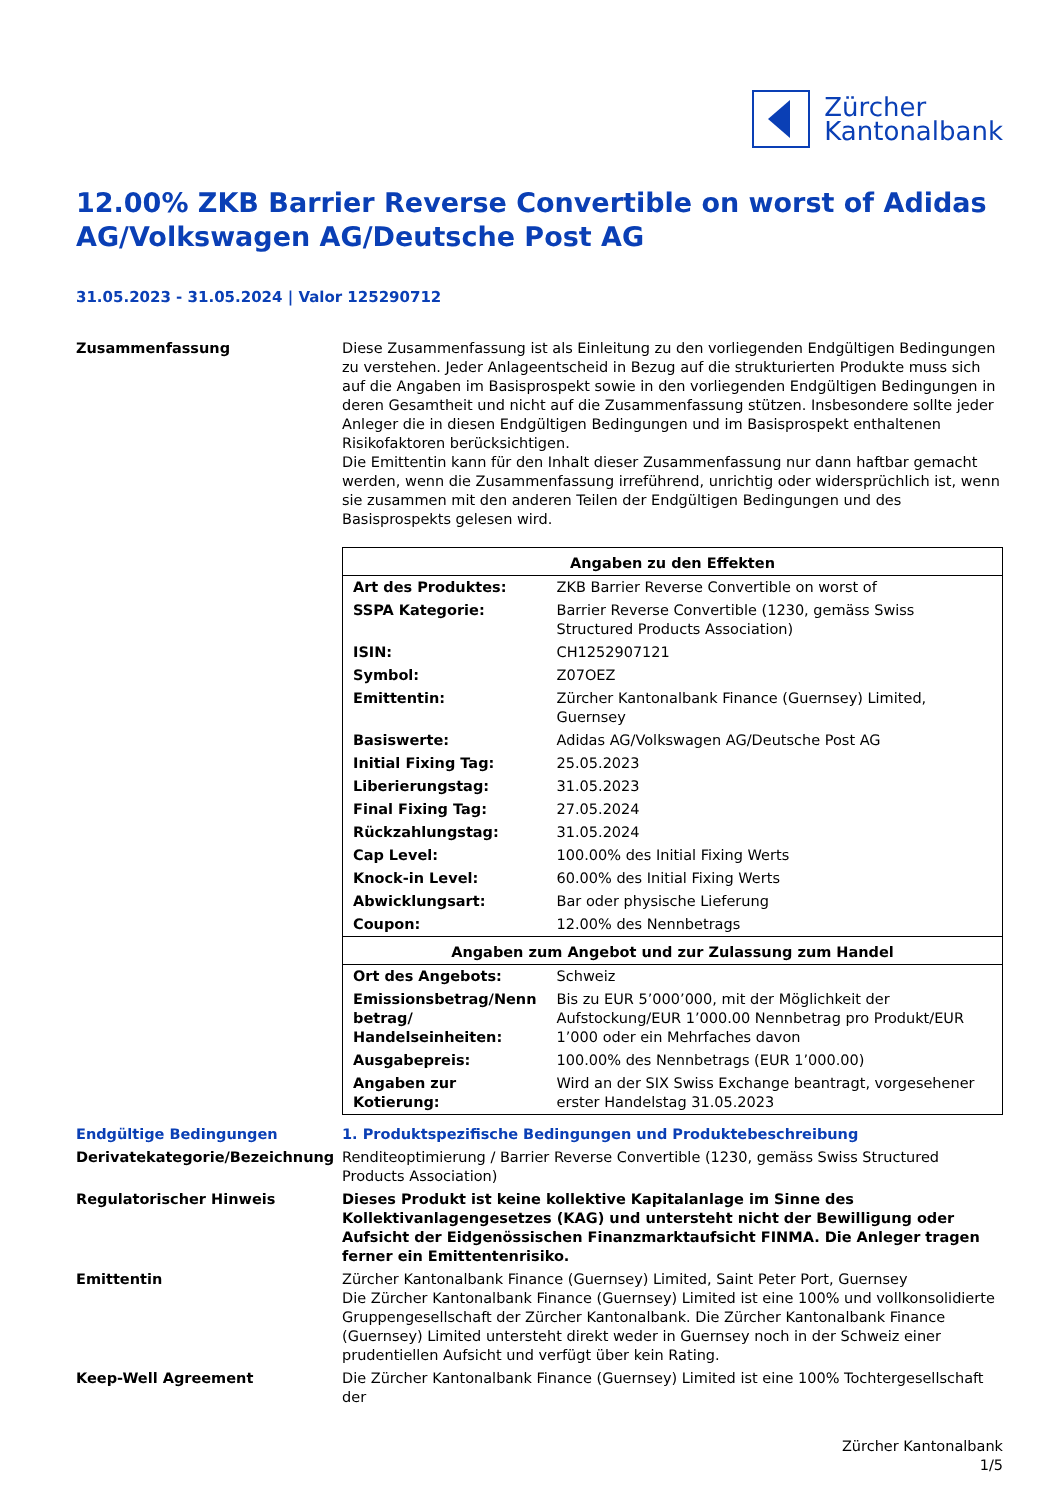Zürcher
Kantonalbank
12.00% ZKB Barrier Reverse Convertible on worst of Adidas AG/Volkswagen AG/Deutsche Post AG
31.05.2023 - 31.05.2024 | Valor 125290712
Zusammenfassung Diese Zusammenfassung ist als Einleitung zu den vorliegenden Endgültigen Bedingungen zu verstehen. Jeder Anlageentscheid in Bezug auf die strukturierten Produkte muss sich auf die Angaben im Basisprospekt sowie in den vorliegenden Endgültigen Bedingungen in deren Gesamtheit und nicht auf die Zusammenfassung stützen. Insbesondere sollte jeder Anleger die in diesen Endgültigen Bedingungen und im Basisprospekt enthaltenen Risikofaktoren berücksichtigen.
Die Emittentin kann für den Inhalt dieser Zusammenfassung nur dann haftbar gemacht werden, wenn die Zusammenfassung irreführend, unrichtig oder widersprüchlich ist, wenn sie zusammen mit den anderen Teilen der Endgültigen Bedingungen und des Basisprospekts gelesen wird.
| Angaben zu den Effekten | |
| --- | --- |
| Art des Produktes: | ZKB Barrier Reverse Convertible on worst of |
| SSPA Kategorie: | Barrier Reverse Convertible (1230, gemäss Swiss Structured Products Association) |
| ISIN: | CH1252907121 |
| Symbol: | Z07OEZ |
| Emittentin: | Zürcher Kantonalbank Finance (Guernsey) Limited, Guernsey |
| Basiswerte: | Adidas AG/Volkswagen AG/Deutsche Post AG |
| Initial Fixing Tag: | 25.05.2023 |
| Liberierungstag: | 31.05.2023 |
| Final Fixing Tag: | 27.05.2024 |
| Rückzahlungstag: | 31.05.2024 |
| Cap Level: | 100.00% des Initial Fixing Werts |
| Knock-in Level: | 60.00% des Initial Fixing Werts |
| Abwicklungsart: | Bar oder physische Lieferung |
| Coupon: | 12.00% des Nennbetrags |
| Angaben zum Angebot und zur Zulassung zum Handel | |
| Ort des Angebots: | Schweiz |
| Emissionsbetrag/Nenn betrag/ Handelseinheiten: | Bis zu EUR 5’000’000, mit der Möglichkeit der Aufstockung/EUR 1’000.00 Nennbetrag pro Produkt/EUR 1’000 oder ein Mehrfaches davon |
| Ausgabepreis: | 100.00% des Nennbetrags (EUR 1’000.00) |
| Angaben zur Kotierung: | Wird an der SIX Swiss Exchange beantragt, vorgesehener erster Handelstag 31.05.2023 |
Endgültige Bedingungen 1. Produktspezifische Bedingungen und Produktebeschreibung
Derivatekategorie/Bezeichnung Renditeoptimierung / Barrier Reverse Convertible (1230, gemäss Swiss Structured Products Association)
Regulatorischer Hinweis Dieses Produkt ist keine kollektive Kapitalanlage im Sinne des Kollektivanlagengesetzes (KAG) und untersteht nicht der Bewilligung oder Aufsicht der Eidgenössischen Finanzmarktaufsicht FINMA. Die Anleger tragen ferner ein Emittentenrisiko.
Emittentin Zürcher Kantonalbank Finance (Guernsey) Limited, Saint Peter Port, Guernsey
Die Zürcher Kantonalbank Finance (Guernsey) Limited ist eine 100% und vollkonsolidierte Gruppengesellschaft der Zürcher Kantonalbank. Die Zürcher Kantonalbank Finance (Guernsey) Limited untersteht direkt weder in Guernsey noch in der Schweiz einer prudentiellen Aufsicht und verfügt über kein Rating.
Keep-Well Agreement Die Zürcher Kantonalbank Finance (Guernsey) Limited ist eine 100% Tochtergesellschaft der
Zürcher Kantonalbank
1/5